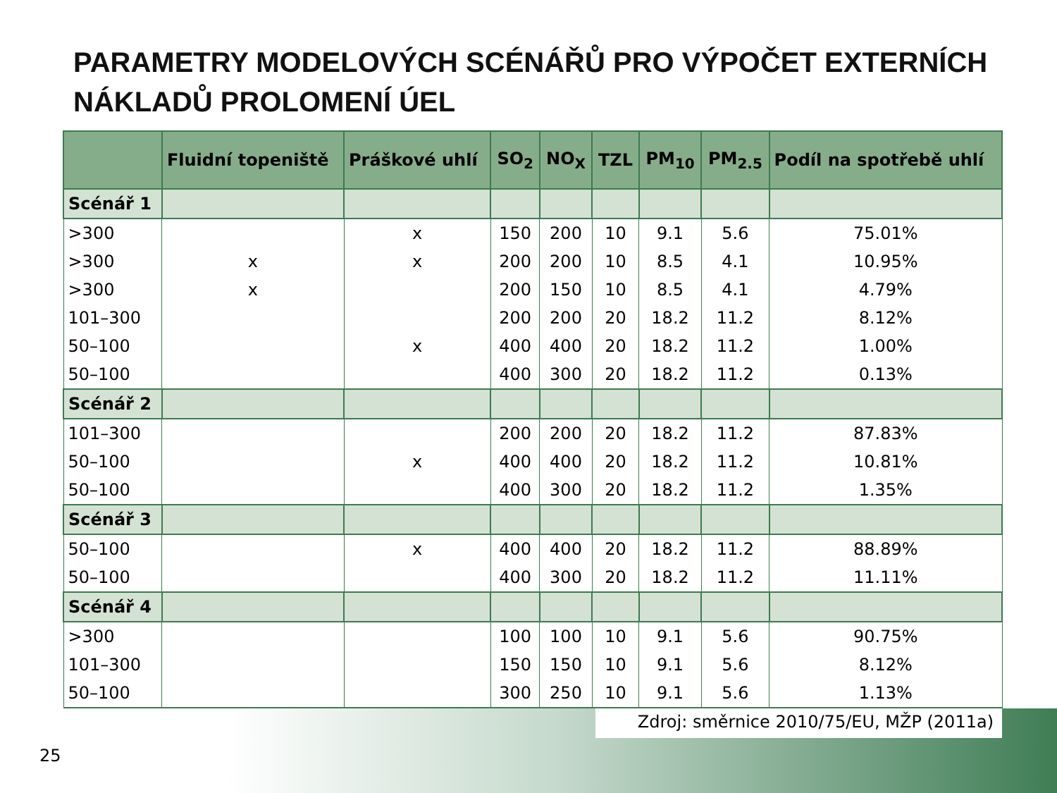PARAMETRY MODELOVÝCH SCÉNÁŘŮ PRO VÝPOČET EXTERNÍCH NÁKLADŮ PROLOMENÍ ÚEL
| | Fluidní topeniště | Práškové uhlí | SO<sub>2</sub> | NO<sub>X</sub> | TZL | PM<sub>10</sub> | PM<sub>2.5</sub> | Podíl na spotřebě uhlí |
| --- | --- | --- | --- | --- | --- | --- | --- | --- |
| Scénář 1 | | | | | | | | |
| >300 | | x | 150 | 200 | 10 | 9.1 | 5.6 | 75.01% |
| >300 | x | x | 200 | 200 | 10 | 8.5 | 4.1 | 10.95% |
| >300 | x | | 200 | 150 | 10 | 8.5 | 4.1 | 4.79% |
| 101–300 | | | 200 | 200 | 20 | 18.2 | 11.2 | 8.12% |
| 50–100 | | x | 400 | 400 | 20 | 18.2 | 11.2 | 1.00% |
| 50–100 | | | 400 | 300 | 20 | 18.2 | 11.2 | 0.13% |
| Scénář 2 | | | | | | | | |
| 101–300 | | | 200 | 200 | 20 | 18.2 | 11.2 | 87.83% |
| 50–100 | | x | 400 | 400 | 20 | 18.2 | 11.2 | 10.81% |
| 50–100 | | | 400 | 300 | 20 | 18.2 | 11.2 | 1.35% |
| Scénář 3 | | | | | | | | |
| 50–100 | | x | 400 | 400 | 20 | 18.2 | 11.2 | 88.89% |
| 50–100 | | | 400 | 300 | 20 | 18.2 | 11.2 | 11.11% |
| Scénář 4 | | | | | | | | |
| >300 | | | 100 | 100 | 10 | 9.1 | 5.6 | 90.75% |
| 101–300 | | | 150 | 150 | 10 | 9.1 | 5.6 | 8.12% |
| 50–100 | | | 300 | 250 | 10 | 9.1 | 5.6 | 1.13% |
Zdroj: směrnice 2010/75/EU, MŽP (2011a)
25